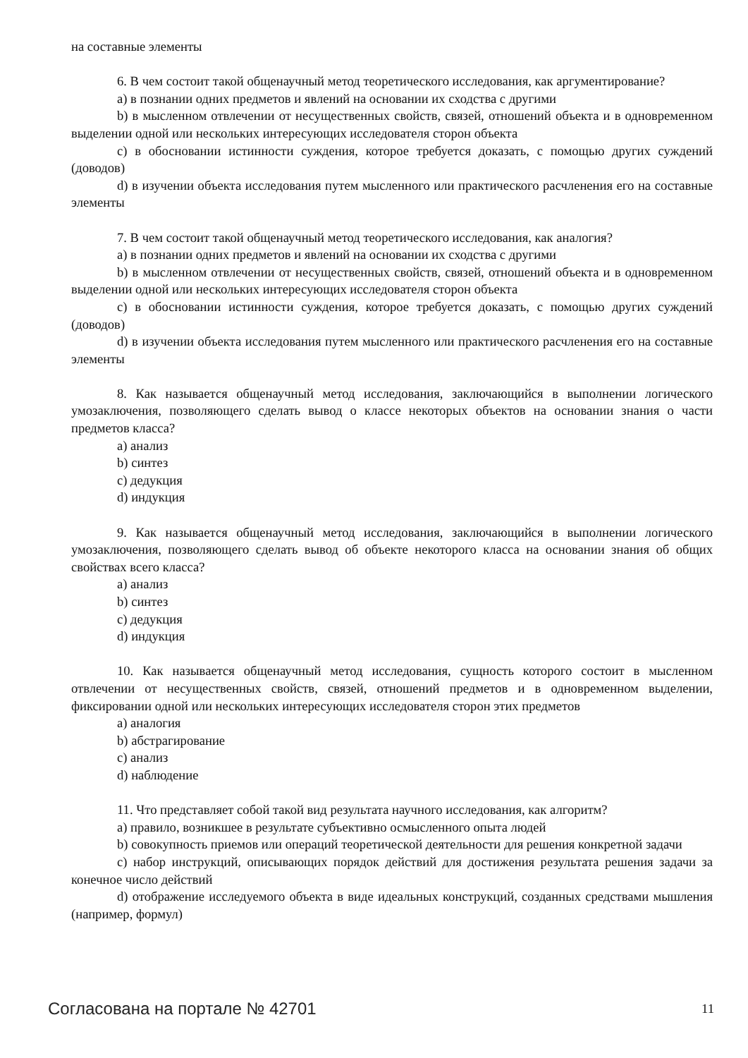на составные элементы
6. В чем состоит такой общенаучный метод теоретического исследования, как аргументирование?
a) в познании одних предметов и явлений на основании их сходства с другими
b) в мысленном отвлечении от несущественных свойств, связей, отношений объекта и в одновременном выделении одной или нескольких интересующих исследователя сторон объекта
c) в обосновании истинности суждения, которое требуется доказать, с помощью других суждений (доводов)
d) в изучении объекта исследования путем мысленного или практического расчленения его на составные элементы
7. В чем состоит такой общенаучный метод теоретического исследования, как аналогия?
a) в познании одних предметов и явлений на основании их сходства с другими
b) в мысленном отвлечении от несущественных свойств, связей, отношений объекта и в одновременном выделении одной или нескольких интересующих исследователя сторон объекта
c) в обосновании истинности суждения, которое требуется доказать, с помощью других суждений (доводов)
d) в изучении объекта исследования путем мысленного или практического расчленения его на составные элементы
8. Как называется общенаучный метод исследования, заключающийся в выполнении логического умозаключения, позволяющего сделать вывод о классе некоторых объектов на основании знания о части предметов класса?
a) анализ
b) синтез
c) дедукция
d) индукция
9. Как называется общенаучный метод исследования, заключающийся в выполнении логического умозаключения, позволяющего сделать вывод об объекте некоторого класса на основании знания об общих свойствах всего класса?
a) анализ
b) синтез
c) дедукция
d) индукция
10. Как называется общенаучный метод исследования, сущность которого состоит в мысленном отвлечении от несущественных свойств, связей, отношений предметов и в одновременном выделении, фиксировании одной или нескольких интересующих исследователя сторон этих предметов
a) аналогия
b) абстрагирование
c) анализ
d) наблюдение
11. Что представляет собой такой вид результата научного исследования, как алгоритм?
a) правило, возникшее в результате субъективно осмысленного опыта людей
b) совокупность приемов или операций теоретической деятельности для решения конкретной задачи
c) набор инструкций, описывающих порядок действий для достижения результата решения задачи за конечное число действий
d) отображение исследуемого объекта в виде идеальных конструкций, созданных средствами мышления (например, формул)
Согласована на портале № 42701 11